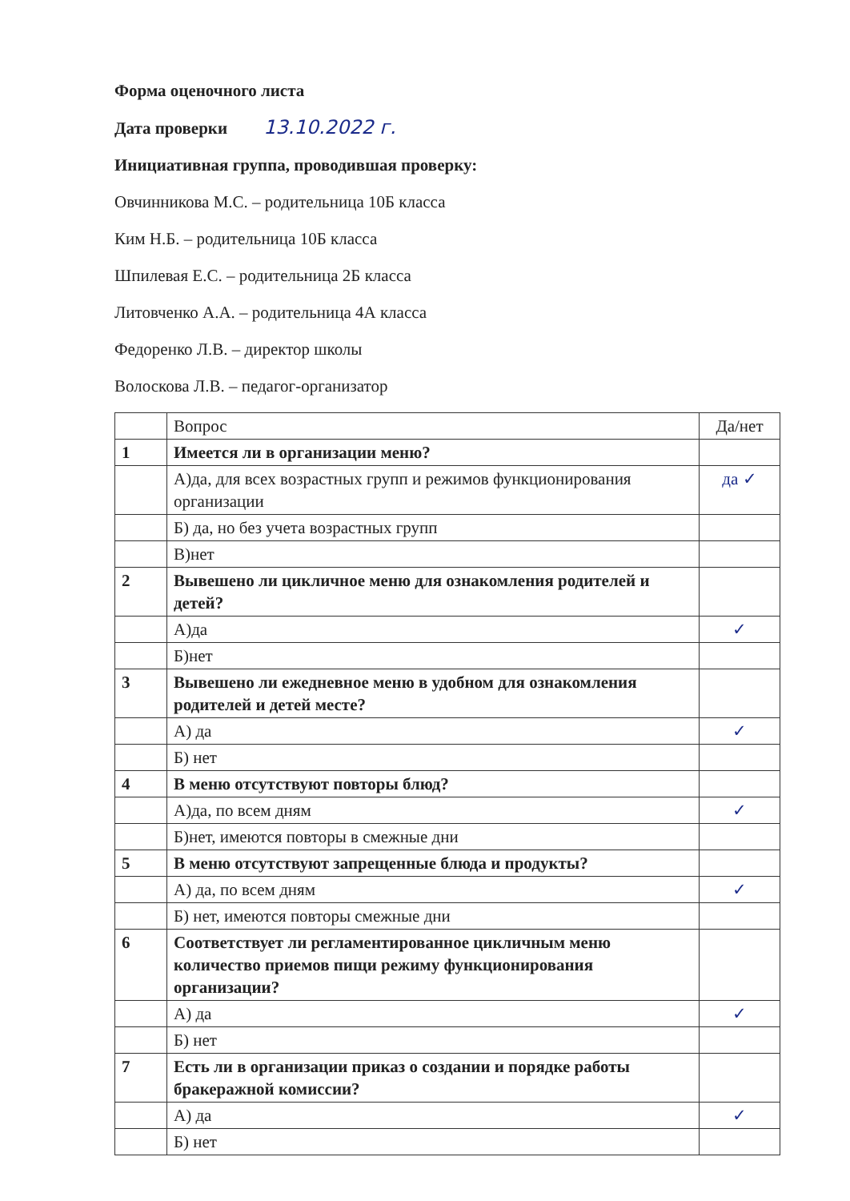Форма оценочного листа
Дата проверки 13.10.2022 г.
Инициативная группа, проводившая проверку:
Овчинникова М.С. – родительница 10Б класса
Ким Н.Б. – родительница 10Б класса
Шпилевая Е.С. – родительница 2Б класса
Литовченко А.А. – родительница 4А класса
Федоренко Л.В. – директор школы
Волоскова Л.В. – педагог-организатор
| | Вопрос | Да/нет |
| 1 | Имеется ли в организации меню? | |
| | А)да, для всех возрастных групп и режимов функционирования организации | да ✓ |
| | Б) да, но без учета возрастных групп | |
| | В)нет | |
| 2 | Вывешено ли цикличное меню для ознакомления родителей и детей? | |
| | А)да | ✓ |
| | Б)нет | |
| 3 | Вывешено ли ежедневное меню в удобном для ознакомления родителей и детей месте? | |
| | А) да | ✓ |
| | Б) нет | |
| 4 | В меню отсутствуют повторы блюд? | |
| | А)да, по всем дням | ✓ |
| | Б)нет, имеются повторы в смежные дни | |
| 5 | В меню отсутствуют запрещенные блюда и продукты? | |
| | А) да, по всем дням | ✓ |
| | Б) нет, имеются повторы смежные дни | |
| 6 | Соответствует ли регламентированное цикличным меню количество приемов пищи режиму функционирования организации? | |
| | А) да | ✓ |
| | Б) нет | |
| 7 | Есть ли в организации приказ о создании и порядке работы бракеражной комиссии? | |
| | А) да | ✓ |
| | Б) нет | |